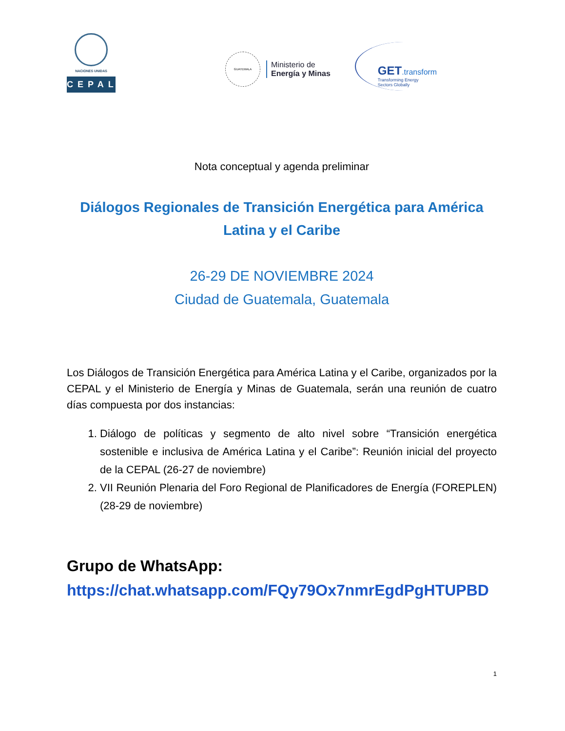NACIONES UNIDAS
CEPAL
GUATEMALA
Ministerio de
Energía y Minas
GET.transform
Transforming Energy
Sectors Globally
Nota conceptual y agenda preliminar
Diálogos Regionales de Transición Energética para América Latina y el Caribe
26-29 DE NOVIEMBRE 2024
Ciudad de Guatemala, Guatemala
Los Diálogos de Transición Energética para América Latina y el Caribe, organizados por la CEPAL y el Ministerio de Energía y Minas de Guatemala, serán una reunión de cuatro días compuesta por dos instancias:
1. Diálogo de políticas y segmento de alto nivel sobre “Transición energética sostenible e inclusiva de América Latina y el Caribe”: Reunión inicial del proyecto de la CEPAL (26-27 de noviembre)
2. VII Reunión Plenaria del Foro Regional de Planificadores de Energía (FOREPLEN) (28-29 de noviembre)
Grupo de WhatsApp:
https://chat.whatsapp.com/FQy79Ox7nmrEgdPgHTUPBD
1